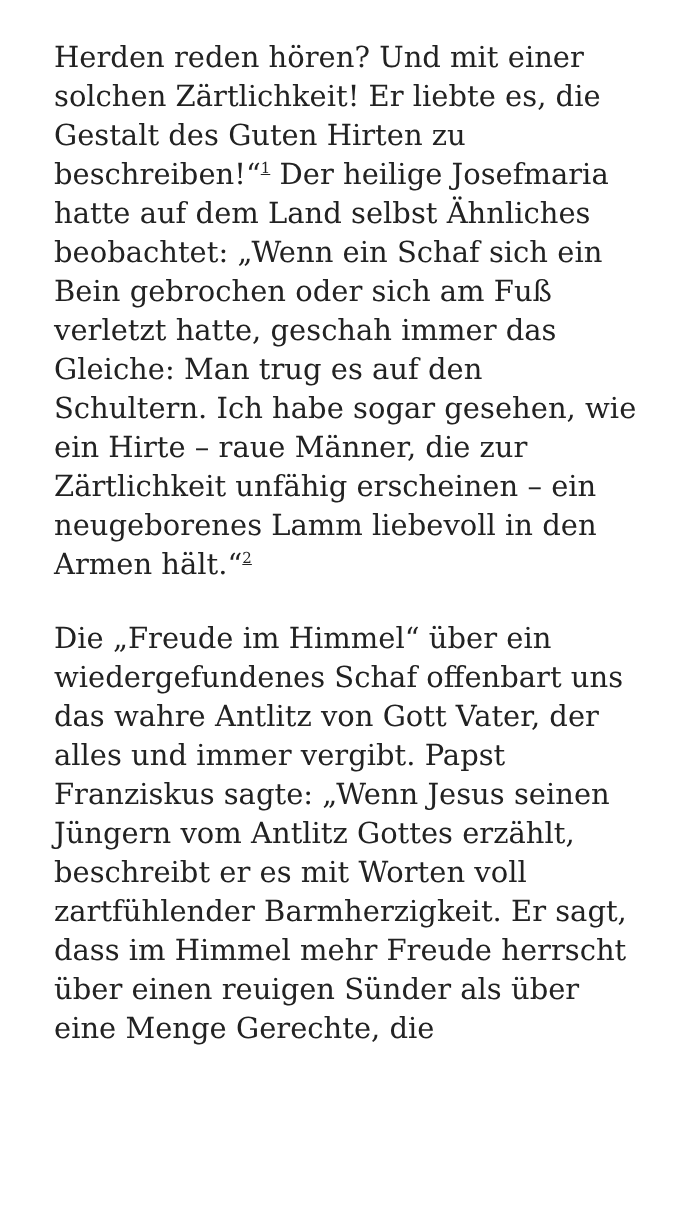Herden reden hören? Und mit einer solchen Zärtlichkeit! Er liebte es, die Gestalt des Guten Hirten zu beschreiben!“<sup>1</sup> Der heilige Josefmaria hatte auf dem Land selbst Ähnliches beobachtet: „Wenn ein Schaf sich ein Bein gebrochen oder sich am Fuß verletzt hatte, geschah immer das Gleiche: Man trug es auf den Schultern. Ich habe sogar gesehen, wie ein Hirte – raue Männer, die zur Zärtlichkeit unfähig erscheinen – ein neugeborenes Lamm liebevoll in den Armen hält.“<sup>2</sup>
Die „Freude im Himmel“ über ein wiedergefundenes Schaf offenbart uns das wahre Antlitz von Gott Vater, der alles und immer vergibt. Papst Franziskus sagte: „Wenn Jesus seinen Jüngern vom Antlitz Gottes erzählt, beschreibt er es mit Worten voll zartfühlender Barmherzigkeit. Er sagt, dass im Himmel mehr Freude herrscht über einen reuigen Sünder als über eine Menge Gerechte, die